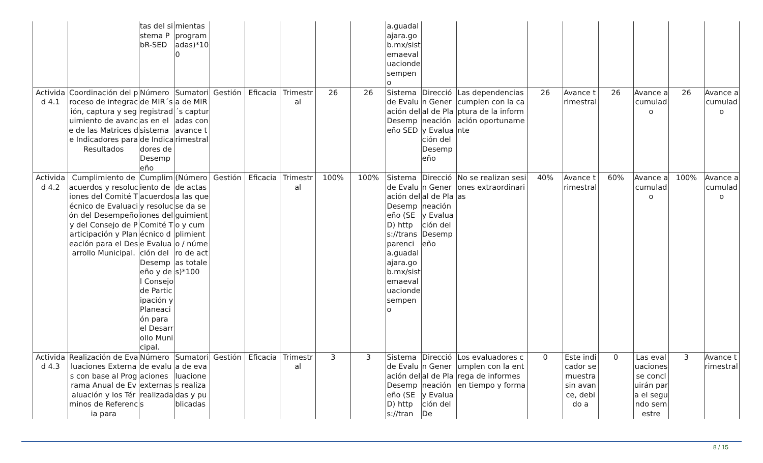| | | tas del sistema PbR-SED | mientas program adas)*100 | | | | | | a.guadalajara.gob.mx/sistemaevaluaciondesempeno | | | | | | | | |
| Actividad 4.1 | Coordinación del proceso de integración, captura y seguimiento de avance de las Matrices de Indicadores para Resultados | Número de MIR´s registradas en el sistema de Indicadores de Desempeño | Sumatoria de MIR´s capturadas con avance trimestral | Gestión | Eficacia | Trimestral | 26 | 26 | Sistema de Evaluación del Desempeño SED | Dirección General de Planeación y Evaluación del Desempeño | Las dependencias cumplen con la captura de la información oportunamente | 26 | Avance trimestral | 26 | Avance acumulado | 26 | Avance acumulado |
| Actividad 4.2 | Cumplimiento de acuerdos y resoluciones del Comité Técnico de Evaluación del Desempeño y del Consejo de Participación y Planeación para el Desarrollo Municipal. | Cumplimiento de acuerdos y resoluciones del Comité Técnico de Evaluación del Desempeño y del Consejo de Participación y Planeación para el Desarrollo Municipal. | (Número de actas a las que se da seguimiento y cumplimiento / número de actas totales)*100 | Gestión | Eficacia | Trimestral | 100% | 100% | Sistema de Evaluación del Desempeño (SED) https://transparencia.guadalajara.gob.mx/sistemaevaluaciondesempeno | Dirección General de Planeación y Evaluación del Desempeño | No se realizan sesiones extraordinarias | 40% | Avance trimestral | 60% | Avance acumulado | 100% | Avance acumulado |
| Actividad 4.3 | Realización de Evaluaciones Externas con base al Programa Anual de Evaluación y los Términos de Referencia para | Número de evaluaciones externas realizadas | Sumatoria de evaluaciones realizadas y publicadas | Gestión | Eficacia | Trimestral | 3 | 3 | Sistema de Evaluación del Desempeño (SED) https://tran | Dirección General de Planeación y Evaluación del De | Los evaluadores cumplen con la entrega de informes en tiempo y forma | 0 | Este indicador se muestra sin avance, debido a | 0 | Las evaluaciones se concluirán para el segundo semestre | 3 | Avance trimestral |
8 / 15